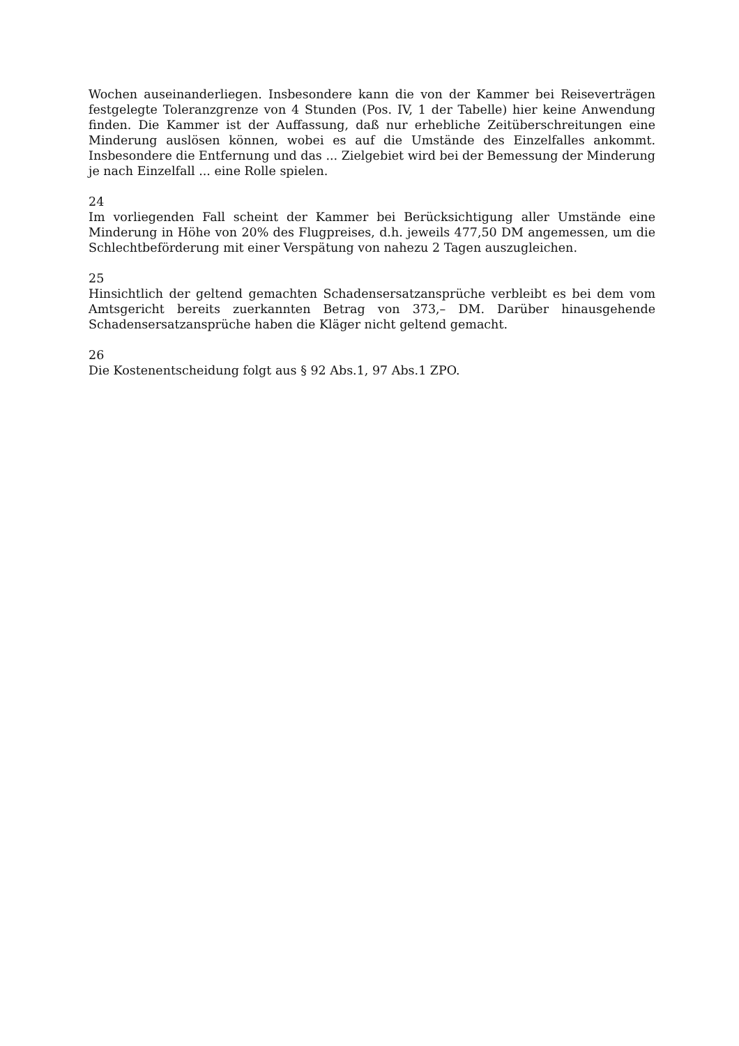Wochen auseinanderliegen. Insbesondere kann die von der Kammer bei Reiseverträgen festgelegte Toleranzgrenze von 4 Stunden (Pos. IV, 1 der Tabelle) hier keine Anwendung finden. Die Kammer ist der Auffassung, daß nur erhebliche Zeitüberschreitungen eine Minderung auslösen können, wobei es auf die Umstände des Einzelfalles ankommt. Insbesondere die Entfernung und das ... Zielgebiet wird bei der Bemessung der Minderung je nach Einzelfall ... eine Rolle spielen.
24
Im vorliegenden Fall scheint der Kammer bei Berücksichtigung aller Umstände eine Minderung in Höhe von 20% des Flugpreises, d.h. jeweils 477,50 DM angemessen, um die Schlechtbeförderung mit einer Verspätung von nahezu 2 Tagen auszugleichen.
25
Hinsichtlich der geltend gemachten Schadensersatzansprüche verbleibt es bei dem vom Amtsgericht bereits zuerkannten Betrag von 373,– DM. Darüber hinausgehende Schadensersatzansprüche haben die Kläger nicht geltend gemacht.
26
Die Kostenentscheidung folgt aus § 92 Abs.1, 97 Abs.1 ZPO.